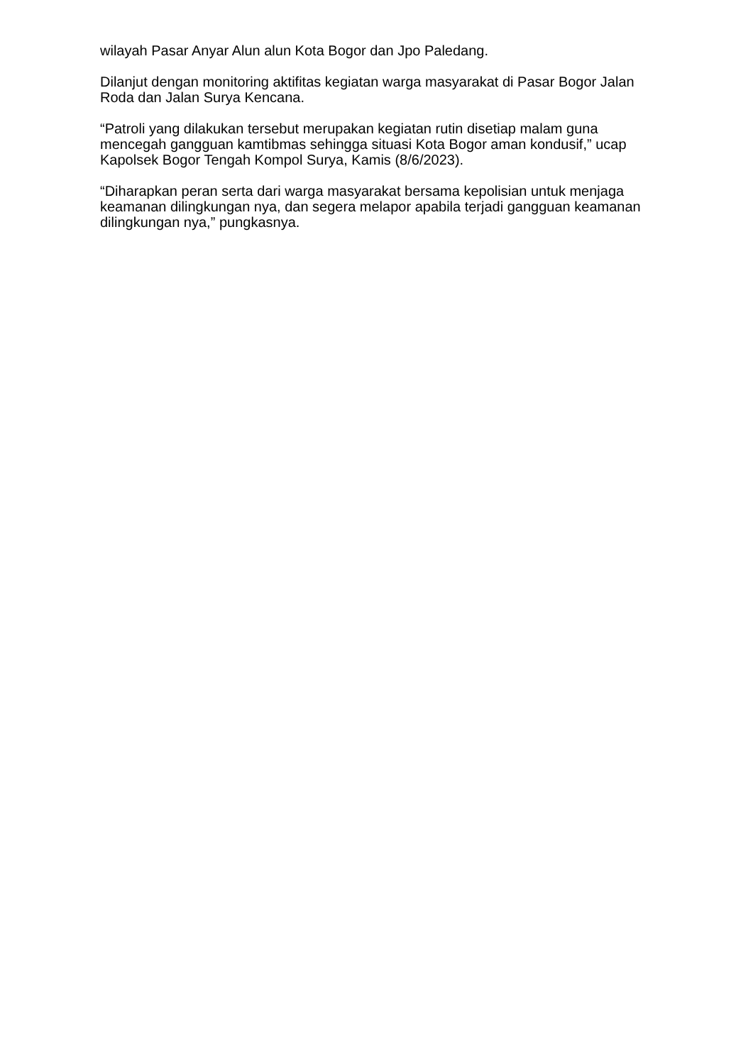wilayah Pasar Anyar Alun alun Kota Bogor dan Jpo Paledang.
Dilanjut dengan monitoring aktifitas kegiatan warga masyarakat di Pasar Bogor Jalan Roda dan Jalan Surya Kencana.
“Patroli yang dilakukan tersebut merupakan kegiatan rutin disetiap malam guna mencegah gangguan kamtibmas sehingga situasi Kota Bogor aman kondusif,” ucap Kapolsek Bogor Tengah Kompol Surya, Kamis (8/6/2023).
“Diharapkan peran serta dari warga masyarakat bersama kepolisian untuk menjaga keamanan dilingkungan nya, dan segera melapor apabila terjadi gangguan keamanan dilingkungan nya,” pungkasnya.